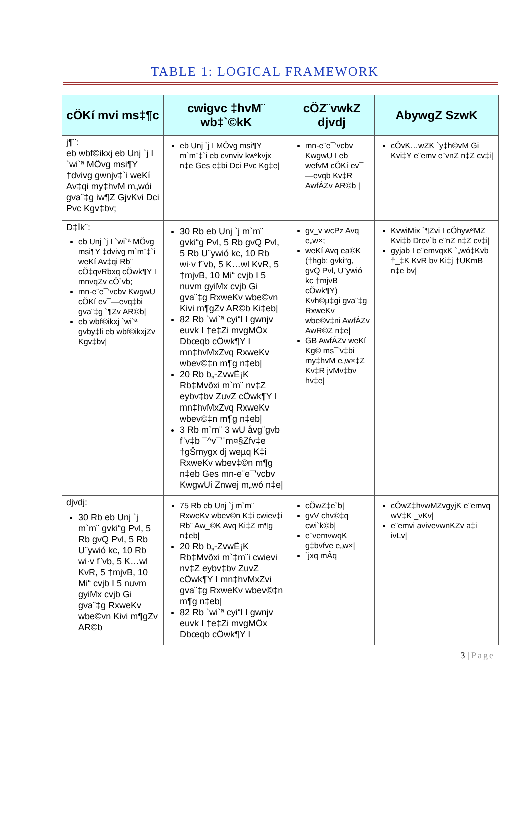TABLE 1: LOGICAL FRAMEWORK
| cÖKí mvi ms‡¶c | cwigvc ‡hvM¨ wb‡`©kK | cÖZ¨vwkZ djvdj | AbywgZ SzwK |
| --- | --- | --- | --- |
| j¶¨: eb wbf©ikxj eb Unj `j I `wi`ª MÖvg msi¶Y †dvivg gwnjv‡`i weKí Av‡qi my‡hvM m„wói gva¨‡g iw¶Z GjvKvi Dci Pvc Kgv‡bv; | eb Unj `j I MÖvg msi¶Y m`m¨‡`i eb cvnviv kw³kvjx n‡e Ges e‡bi Dci Pvc Kg‡e/ | mn-e¨e¯'vcbv KwgwU I eb wefvM cÖKí ev¯—evqb Kv‡R AwfÁZv AR©b / | cÖvK…wZK `y‡h©vM Gi Kvi‡Y e¨emv e¨vnZ n‡Z cv‡i/ |
| D‡Ïk¨: eb Unj `j I `wi`ª MÖvg msi¶Y ‡dvivg m`m¨‡`i weKí Av‡qi Rb¨ cÖ‡qvRbxq cÖwk¶Y I mnvqZv cÖ`vb; mn-e¨e¯'vcbv KwgwU cÖKí ev¯—evq‡bi gva¨‡g `¶Zv AR©b/ eb wbf©ikxj `wi`ª gvby‡li eb wbf©ikxjZv Kgv‡bv/ | 30 Rb eb Unj `j m`m¨ gvki“g Pvl, 5 Rb gvQ Pvl, 5 Rb U¨ywió kc, 10 Rb wi·v f¨vb, 5 K…wl KvR, 5 †mjvB, 10 Mi“ cvjb I 5 nuvm gyiMx cvjb Gi gva¨‡g RxweKv wbe©vn Kivi m¶gZv AR©b Ki‡eb/ 82 Rb `wi`ª cyi“l I gwnjv euvk I †e‡Zi mvgMÖx Dbœqb cÖwk¶Y I mn‡hvMxZvq RxweKv wbev©‡n m¶g n‡eb/ 20 Rb b„-ZvwË¡K Rb‡Mvôxi m`m¨ nv‡Z eybv‡bv ZuvZ cÖwk¶Y I mn‡hvMxZvq RxweKv wbev©‡n m¶g n‡eb/ 3 Rb m`m¨ 3 wU åvg¨gvb f¨v‡b ¯^v¯'¨m¤§Zfv‡e †gŠmygx dj weµq K‡i RxweKv wbev‡©n m¶g n‡eb Ges mn-e¨e¯'vcbv KwgwUi Znwej m„wó n‡e/ | gv_v wcPz Avq e„w×; weKí Avq ea©K (†hgb; gvki“g, gvQ Pvl, U¨ywió kc †mjvB cÖwk¶Y) Kvh©µ‡gi gva¨‡g RxweKv wbe©v‡ni AwfÁZv AwR©Z n‡e/ GB AwfÁZv weKí Kg© ms¯'v‡bi my‡hvM e„w×‡Z Kv‡R jvMv‡bv hv‡e/ | KvwiMix `¶Zvi I cÖhyw³MZ Kvi‡b Drcv`b e¨nZ n‡Z cv‡i/ gyjab I e¨emvqxK `„wó‡Kvb †_‡K KvR bv Ki‡j †UKmB n‡e bv/ |
| djvdj: 30 Rb eb Unj `j m`m¨ gvki“g Pvl, 5 Rb gvQ Pvl, 5 Rb U¨ywió kc, 10 Rb wi·v f¨vb, 5 K…wl KvR, 5 †mjvB, 10 Mi“ cvjb I 5 nuvm gyiMx cvjb Gi gva¨‡g RxweKv wbe©vn Kivi m¶gZv AR©b | 75 Rb eb Unj `j m`m¨ RxweKv wbev©n K‡i cwiev‡i Rb¨ Aw_©K Avq Ki‡Z m¶g n‡eb/ 20 Rb b„-ZvwË¡K Rb‡Mvôxi m`‡m¨i cwievi nv‡Z eybv‡bv ZuvZ cÖwk¶Y I mn‡hvMxZvi gva¨‡g RxweKv wbev©‡n m¶g n‡eb/ 82 Rb `wi`ª cyi“l I gwnjv euvk I †e‡Zi mvgMÖx Dbœqb cÖwk¶Y I | cÖwZ‡e`b/ gvV chv©‡q cwi`k©b/ e¨vemvwqK g‡bvfve e„w×/ `jxq mÂq | cÖwZ‡hvwMZvgyjK e¨emvq wV‡K _vKv/ e¨emvi avivevwnKZv a‡i ivLv/ |
3 | Page